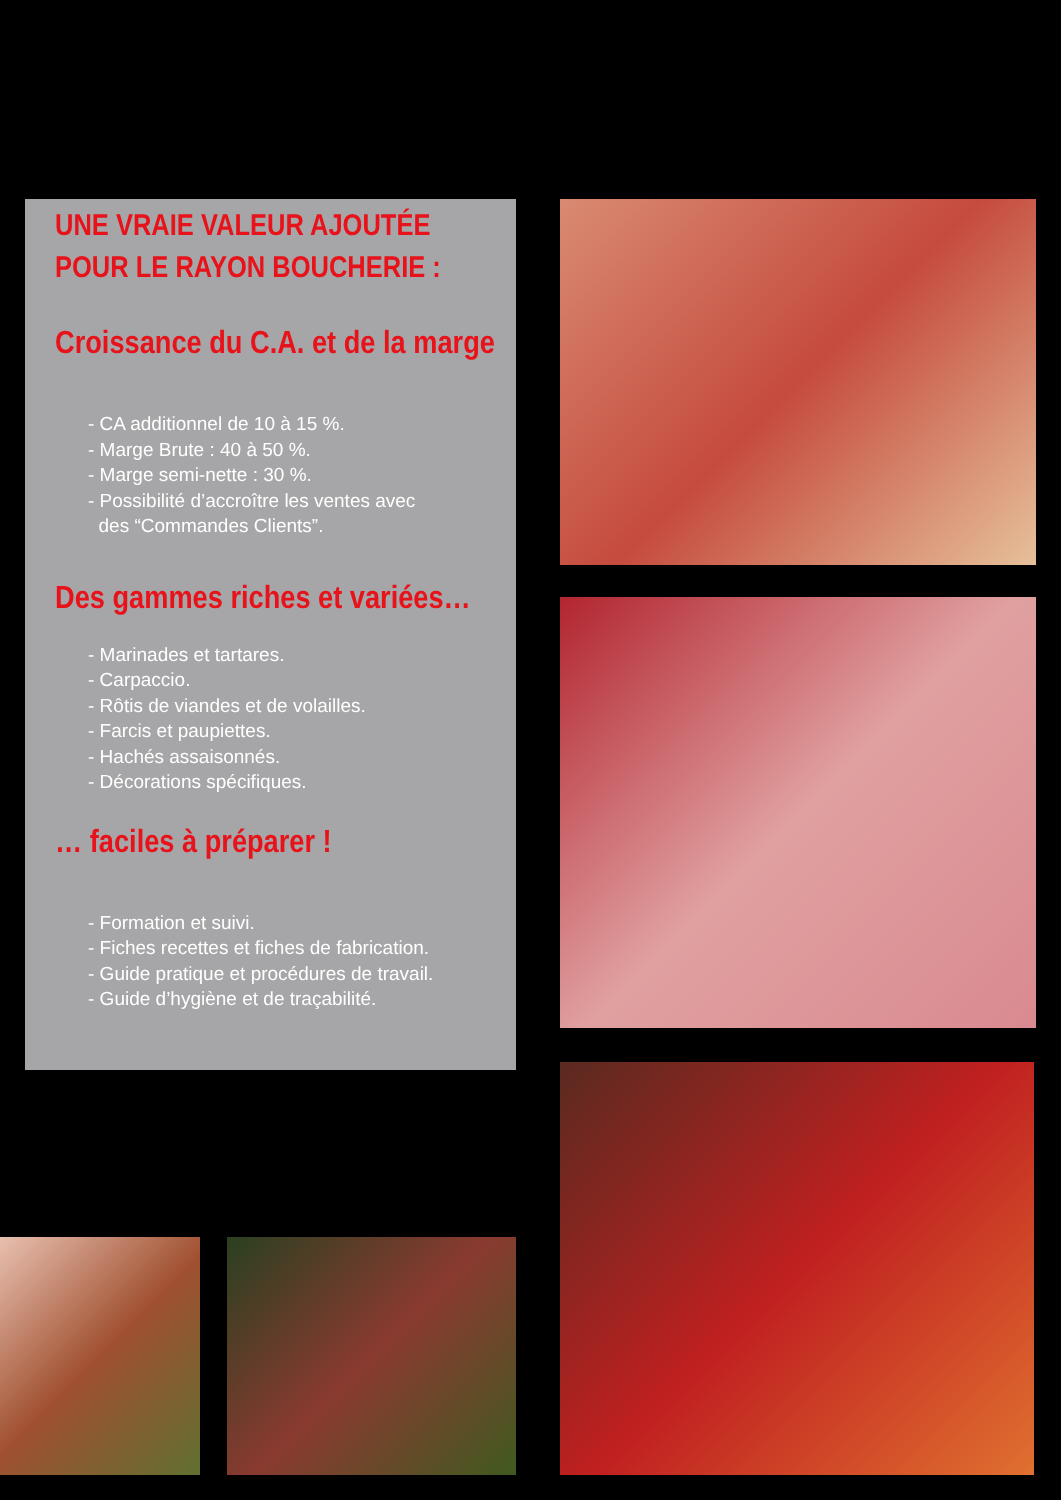UNE VRAIE VALEUR AJOUTÉE
POUR LE RAYON BOUCHERIE :
Croissance du C.A. et de la marge
- CA additionnel de 10 à 15 %.
- Marge Brute : 40 à 50 %.
- Marge semi-nette : 30 %.
- Possibilité d’accroître les ventes avec
des “Commandes Clients”.
Des gammes riches et variées…
- Marinades et tartares.
- Carpaccio.
- Rôtis de viandes et de volailles.
- Farcis et paupiettes.
- Hachés assaisonnés.
- Décorations spécifiques.
… faciles à préparer !
- Formation et suivi.
- Fiches recettes et fiches de fabrication.
- Guide pratique et procédures de travail.
- Guide d’hygiène et de traçabilité.